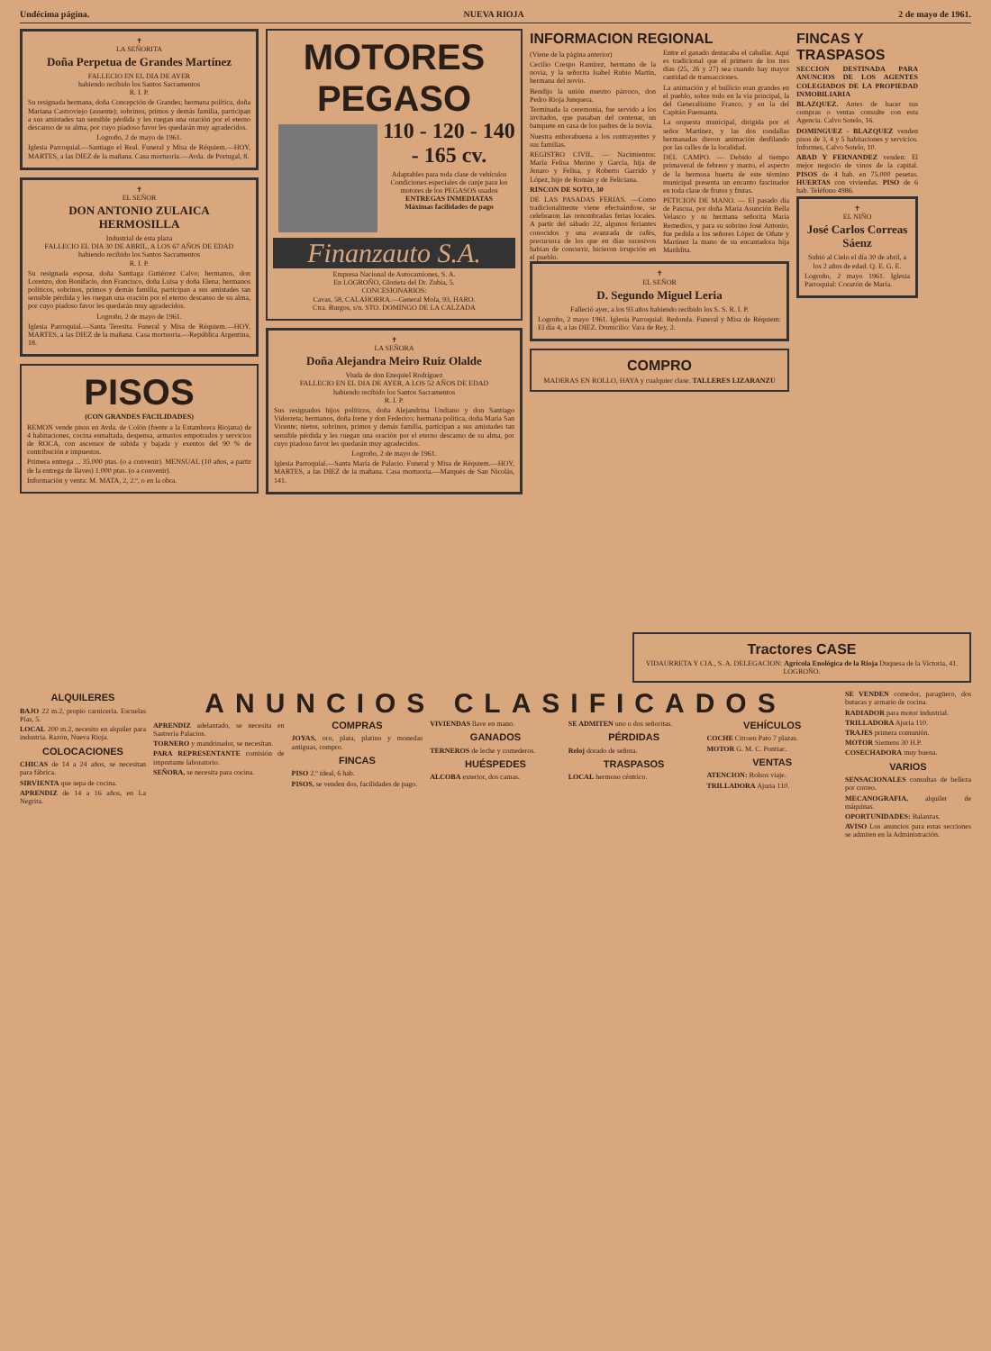Undécima página. NUEVA RIOJA 2 de mayo de 1961.
✝
LA SEÑORITA
Doña Perpetua de Grandes Martínez
FALLECIO EN EL DIA DE AYER
habiendo recibido los Santos Sacramentos
R. I. P.
Su resignada hermana, doña Concepción de Grandes; hermana política, doña Mariana Castroviejo (ausente); sobrinos, primos y demás familia, participan a sus amistades tan sensible pérdida y les ruegan una oración por el eterno descanso de su alma, por cuyo piadoso favor les quedarán muy agradecidos.
Logroño, 2 de mayo de 1961.
Iglesia Parroquial.—Santiago el Real. Funeral y Misa de Réquiem.—HOY, MARTES, a las DIEZ de la mañana. Casa mortuoria.—Avda. de Portugal, 8.
✝
EL SEÑOR
DON ANTONIO ZULAICA HERMOSILLA
Industrial de esta plaza
FALLECIO EL DIA 30 DE ABRIL, A LOS 67 AÑOS DE EDAD
habiendo recibido los Santos Sacramentos
R. I. P.
Su resignada esposa, doña Santiaga Gutiérrez Calvo; hermanos, don Lorenzo, don Bonifacio, don Francisco, doña Luisa y doña Elena; hermanos políticos, sobrinos, primos y demás familia, participan a sus amistades tan sensible pérdida y les ruegan una oración por el eterno descanso de su alma, por cuyo piadoso favor les quedarán muy agradecidos.
Logroño, 2 de mayo de 1961.
Iglesia Parroquial.—Santa Teresita. Funeral y Misa de Réquiem.—HOY, MARTES, a las DIEZ de la mañana. Casa mortuoria.—República Argentina, 18.
PISOS
(CON GRANDES FACILIDADES)
REMON vende pisos en Avda. de Colón (frente a la Estambrera Riojana) de 4 habitaciones, cocina esmaltada, despensa, armarios empotrados y servicios de ROCA, con ascensor de subida y bajada y exentos del 90 % de contribución e impuestos.
Primera entrega ... 35.000 ptas. (o a convenir). MENSUAL (10 años, a partir de la entrega de llaves) 1.000 ptas. (o a convenir).
Información y venta: M. MATA, 2, 2.º, o en la obra.
MOTORES
PEGASO
110 - 120 - 140 - 165 cv.
Adaptables para toda clase de vehículos
Condiciones especiales de canje para los motores de los PEGASOS usados
ENTREGAS INMEDIATAS
Máximas facilidades de pago
Finanzauto S.A.
Empresa Nacional de Autocamiones, S. A.
En LOGROÑO, Glorieta del Dr. Zubía, 5.
CONCESIONARIOS:
Cavas, 58, CALAHORRA.—General Mola, 93, HARO.
Ctra. Burgos, s/n. STO. DOMINGO DE LA CALZADA
✝
LA SEÑORA
Doña Alejandra Meiro Ruiz Olalde
Viuda de don Ezequiel Rodríguez
FALLECIO EN EL DIA DE AYER, A LOS 52 AÑOS DE EDAD
habiendo recibido los Santos Sacramentos
R. I. P.
Sus resignados hijos políticos, doña Alejandrina Undiano y don Santiago Vidorreta; hermanos, doña Irene y don Federico; hermana política, doña María San Vicente; nietos, sobrinos, primos y demás familia, participan a sus amistades tan sensible pérdida y les ruegan una oración por el eterno descanso de su alma, por cuyo piadoso favor les quedarán muy agradecidos.
Logroño, 2 de mayo de 1961.
Iglesia Parroquial.—Santa María de Palacio. Funeral y Misa de Réquiem.—HOY, MARTES, a las DIEZ de la mañana. Casa mortuoria.—Marqués de San Nicolás, 141.
INFORMACION REGIONAL
(Viene de la página anterior)
Cecilio Crespo Ramírez, hermano de la novia, y la señorita Isabel Rubio Martín, hermana del novio.
Bendijo la unión nuestro párroco, don Pedro Rioja Junquera.
Terminada la ceremonia, fue servido a los invitados, que pasaban del centenar, un banquete en casa de los padres de la novia.
Nuestra enhorabuena a los contrayentes y sus familias.
REGISTRO CIVIL. — Nacimientos: María Felisa Merino y García, hija de Jenaro y Felisa, y Roberto Garrido y López, hijo de Román y de Feliciana.
RINCON DE SOTO, 30
DE LAS PASADAS FERIAS. —Como tradicionalmente viene efectuándose, se celebraron las renombradas ferias locales. A partir del sábado 22, algunos feriantes conocidos y una avanzada de cafés, precursora de los que en días sucesivos habían de concurrir, hicieron irrupción en el pueblo.
Entre el ganado destacaba el caballar. Aquí es tradicional que el primero de los tres días (25, 26 y 27) sea cuando hay mayor cantidad de transacciones.
La animación y el bullicio eran grandes en el pueblo, sobre todo en la vía principal, la del Generalísimo Franco, y en la del Capitán Fuensanta.
La orquesta municipal, dirigida por el señor Martínez, y las dos rondallas hermanadas dieron animación desfilando por las calles de la localidad.
DEL CAMPO. — Debido al tiempo primaveral de febrero y marzo, el aspecto de la hermosa huerta de este término municipal presenta un encanto fascinador en toda clase de frutos y frutas.
PETICION DE MANO. — El pasado día de Pascua, por doña María Asunción Bella Velasco y su hermana señorita María Remedios, y para su sobrino José Antonio, fue pedida a los señores López de Oñate y Martínez la mano de su encantadora hija Matildita.
✝
EL SEÑOR
D. Segundo Miguel Leria
Falleció ayer, a los 93 años habiendo recibido los S. S. R. I. P.
Logroño, 2 mayo 1961. Iglesia Parroquial: Redonda. Funeral y Misa de Réquiem: El día 4, a las DIEZ. Domicilio: Vara de Rey, 2.
COMPRO
MADERAS EN ROLLO, HAYA y cualquier clase. TALLERES LIZARANZU
FINCAS Y TRASPASOS
SECCION DESTINADA PARA ANUNCIOS DE LOS AGENTES COLEGIADOS DE LA PROPIEDAD INMOBILIARIA
BLAZQUEZ. Antes de hacer sus compras o ventas consulte con esta Agencia. Calvo Sotelo, 16.
DOMINGUEZ - BLAZQUEZ venden pisos de 3, 4 y 5 habitaciones y servicios. Informes, Calvo Sotelo, 10.
ABAD Y FERNANDEZ venden: El mejor negocio de vinos de la capital. PISOS de 4 hab. en 75.000 pesetas. HUERTAS con viviendas. PISO de 6 hab. Teléfono 4986.
✝
EL NIÑO
José Carlos Correas Sáenz
Subió al Cielo el día 30 de abril, a los 2 años de edad. Q. E. G. E.
Logroño, 2 mayo 1961. Iglesia Parroquial: Corazón de María.
Tractores CASE
VIDAURRETA Y CIA., S. A. DELEGACION: Agrícola Enológica de la Rioja Duquesa de la Victoria, 41. LOGROÑO.
ALQUILERES
BAJO 22 m.2, propio carnicería. Escuelas Pías, 5.
LOCAL 200 m.2, necesito en alquiler para industria. Razón, Nueva Rioja.
COLOCACIONES
CHICAS de 14 a 24 años, se necesitan para fábrica.
SIRVIENTA que sepa de cocina.
APRENDIZ de 14 a 16 años, en La Negrita.
ANUNCIOS CLASIFICADOS
APRENDIZ adelantado, se necesita en Sastrería Palacios.
TORNERO y mandrinador, se necesitan.
PARA REPRESENTANTE comisión de importante laboratorio.
SEÑORA, se necesita para cocina.
COMPRAS
JOYAS, oro, plata, platino y monedas antiguas, compro.
FINCAS
PISO 2.º ideal, 6 hab.
PISOS, se venden dos, facilidades de pago.
VIVIENDAS llave en mano.
GANADOS
TERNEROS de leche y comederos.
HUÉSPEDES
ALCOBA exterior, dos camas.
SE ADMITEN uno o dos señoritas.
PÉRDIDAS
Reloj dorado de señora.
TRASPASOS
LOCAL hermoso céntrico.
VEHÍCULOS
COCHE Citroen Pato 7 plazas.
MOTOR G. M. C. Pontiac.
VENTAS
ATENCION: Bolsos viaje.
TRILLADORA Ajuria 110.
SE VENDEN comedor, paragüero, dos butacas y armario de cocina.
RADIADOR para motor industrial.
TRILLADORA Ajuria 110.
TRAJES primera comunión.
MOTOR Siemens 30 H.P.
COSECHADORA muy buena.
VARIOS
SENSACIONALES consultas de belleza por correo.
MECANOGRAFIA, alquiler de máquinas.
OPORTUNIDADES: Balanzas.
AVISO Los anuncios para estas secciones se admiten en la Administración.